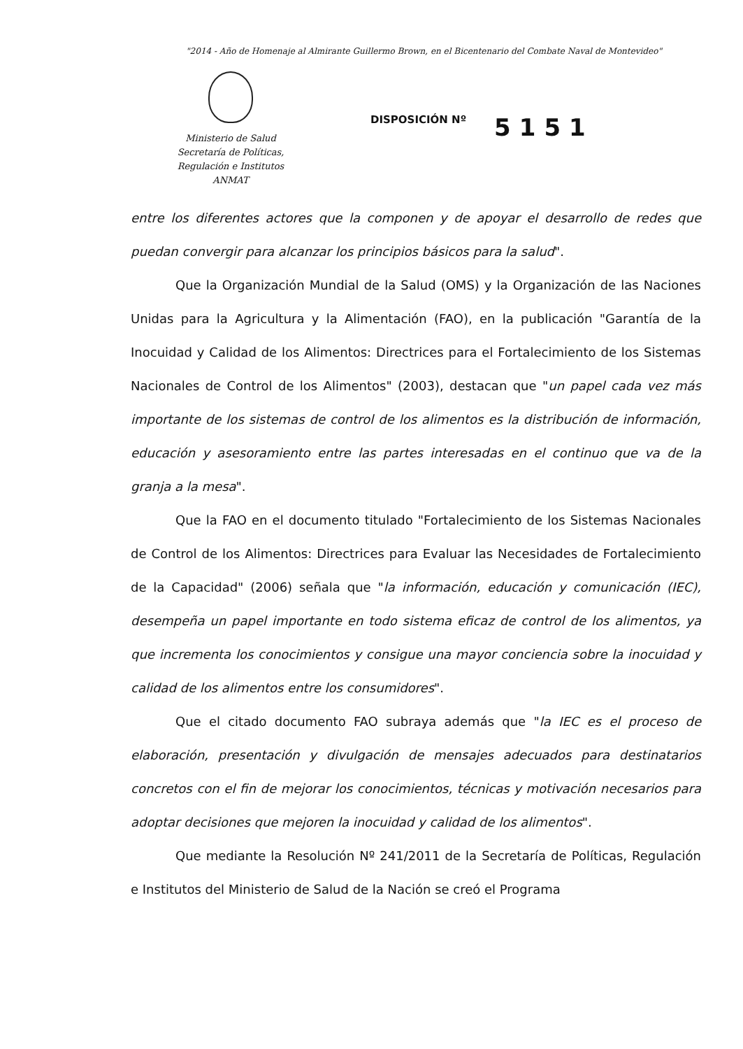"2014 - Año de Homenaje al Almirante Guillermo Brown, en el Bicentenario del Combate Naval de Montevideo"
Ministerio de Salud
Secretaría de Políticas,
Regulación e Institutos
ANMAT
DISPOSICIÓN Nº
5151
entre los diferentes actores que la componen y de apoyar el desarrollo de redes que puedan convergir para alcanzar los principios básicos para la salud".
Que la Organización Mundial de la Salud (OMS) y la Organización de las Naciones Unidas para la Agricultura y la Alimentación (FAO), en la publicación "Garantía de la Inocuidad y Calidad de los Alimentos: Directrices para el Fortalecimiento de los Sistemas Nacionales de Control de los Alimentos" (2003), destacan que "un papel cada vez más importante de los sistemas de control de los alimentos es la distribución de información, educación y asesoramiento entre las partes interesadas en el continuo que va de la granja a la mesa".
Que la FAO en el documento titulado "Fortalecimiento de los Sistemas Nacionales de Control de los Alimentos: Directrices para Evaluar las Necesidades de Fortalecimiento de la Capacidad" (2006) señala que "la información, educación y comunicación (IEC), desempeña un papel importante en todo sistema eficaz de control de los alimentos, ya que incrementa los conocimientos y consigue una mayor conciencia sobre la inocuidad y calidad de los alimentos entre los consumidores".
Que el citado documento FAO subraya además que "la IEC es el proceso de elaboración, presentación y divulgación de mensajes adecuados para destinatarios concretos con el fin de mejorar los conocimientos, técnicas y motivación necesarios para adoptar decisiones que mejoren la inocuidad y calidad de los alimentos".
Que mediante la Resolución Nº 241/2011 de la Secretaría de Políticas, Regulación e Institutos del Ministerio de Salud de la Nación se creó el Programa